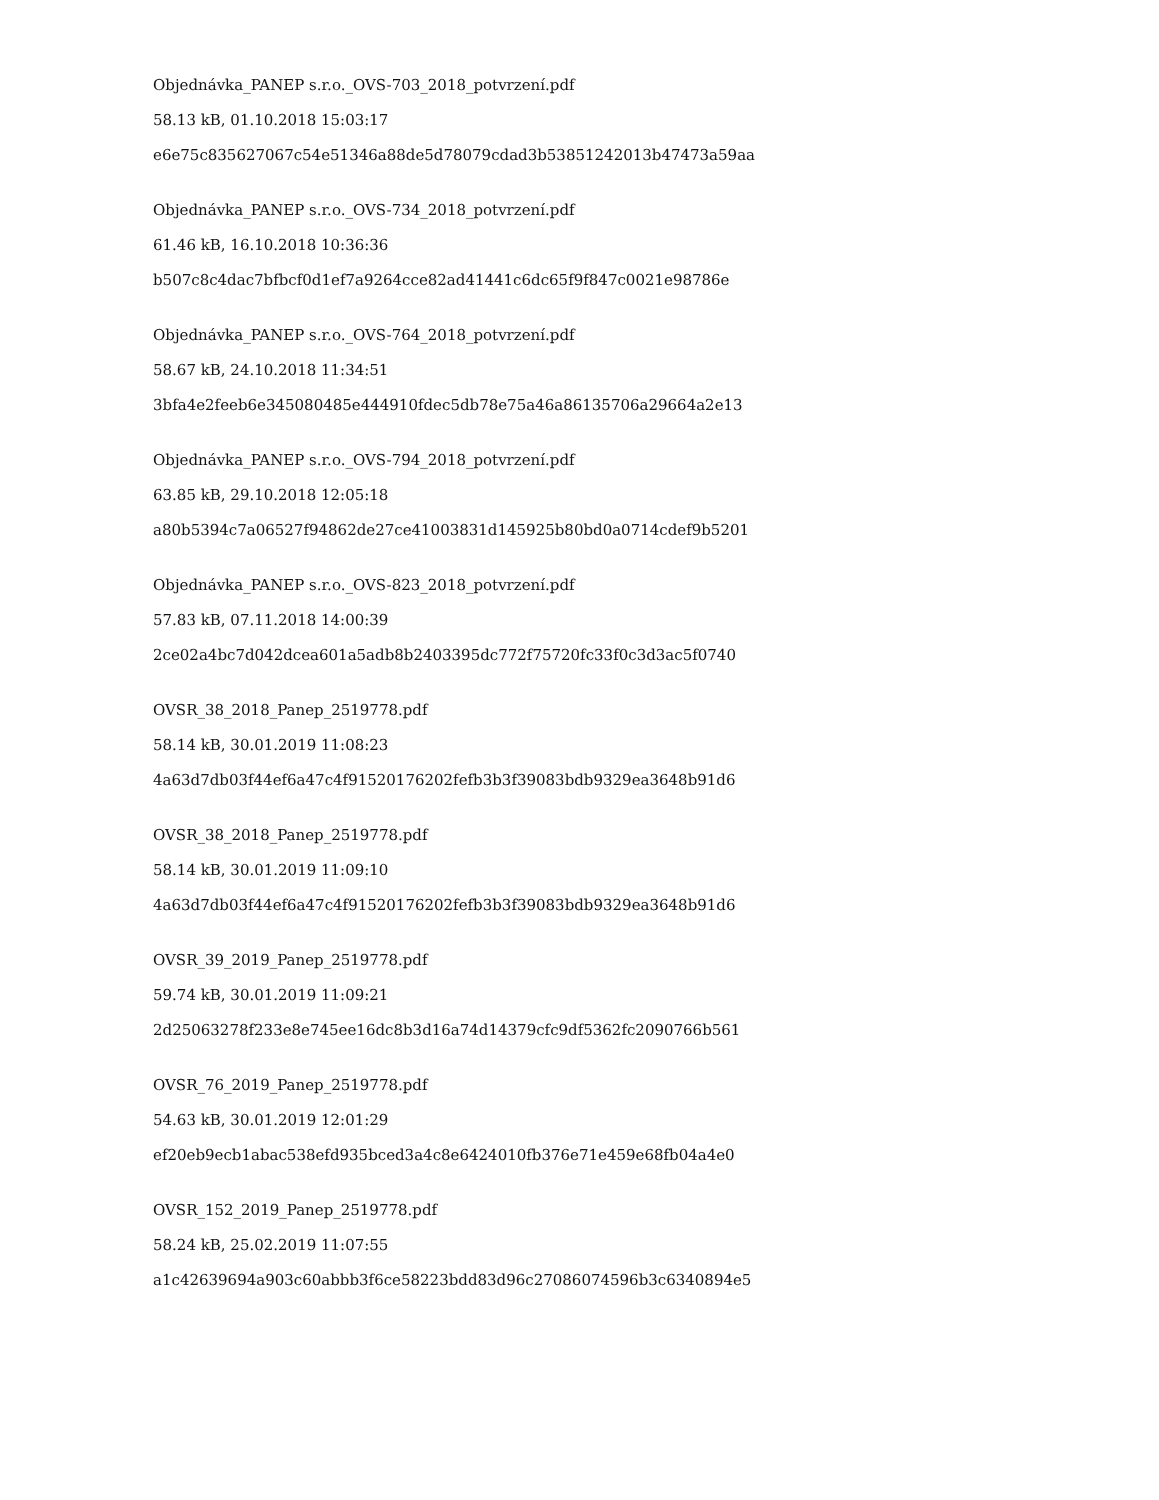Objednávka_PANEP s.r.o._OVS-703_2018_potvrzení.pdf
58.13 kB, 01.10.2018 15:03:17
e6e75c835627067c54e51346a88de5d78079cdad3b53851242013b47473a59aa
Objednávka_PANEP s.r.o._OVS-734_2018_potvrzení.pdf
61.46 kB, 16.10.2018 10:36:36
b507c8c4dac7bfbcf0d1ef7a9264cce82ad41441c6dc65f9f847c0021e98786e
Objednávka_PANEP s.r.o._OVS-764_2018_potvrzení.pdf
58.67 kB, 24.10.2018 11:34:51
3bfa4e2feeb6e345080485e444910fdec5db78e75a46a86135706a29664a2e13
Objednávka_PANEP s.r.o._OVS-794_2018_potvrzení.pdf
63.85 kB, 29.10.2018 12:05:18
a80b5394c7a06527f94862de27ce41003831d145925b80bd0a0714cdef9b5201
Objednávka_PANEP s.r.o._OVS-823_2018_potvrzení.pdf
57.83 kB, 07.11.2018 14:00:39
2ce02a4bc7d042dcea601a5adb8b2403395dc772f75720fc33f0c3d3ac5f0740
OVSR_38_2018_Panep_2519778.pdf
58.14 kB, 30.01.2019 11:08:23
4a63d7db03f44ef6a47c4f91520176202fefb3b3f39083bdb9329ea3648b91d6
OVSR_38_2018_Panep_2519778.pdf
58.14 kB, 30.01.2019 11:09:10
4a63d7db03f44ef6a47c4f91520176202fefb3b3f39083bdb9329ea3648b91d6
OVSR_39_2019_Panep_2519778.pdf
59.74 kB, 30.01.2019 11:09:21
2d25063278f233e8e745ee16dc8b3d16a74d14379cfc9df5362fc2090766b561
OVSR_76_2019_Panep_2519778.pdf
54.63 kB, 30.01.2019 12:01:29
ef20eb9ecb1abac538efd935bced3a4c8e6424010fb376e71e459e68fb04a4e0
OVSR_152_2019_Panep_2519778.pdf
58.24 kB, 25.02.2019 11:07:55
a1c42639694a903c60abbb3f6ce58223bdd83d96c27086074596b3c6340894e5